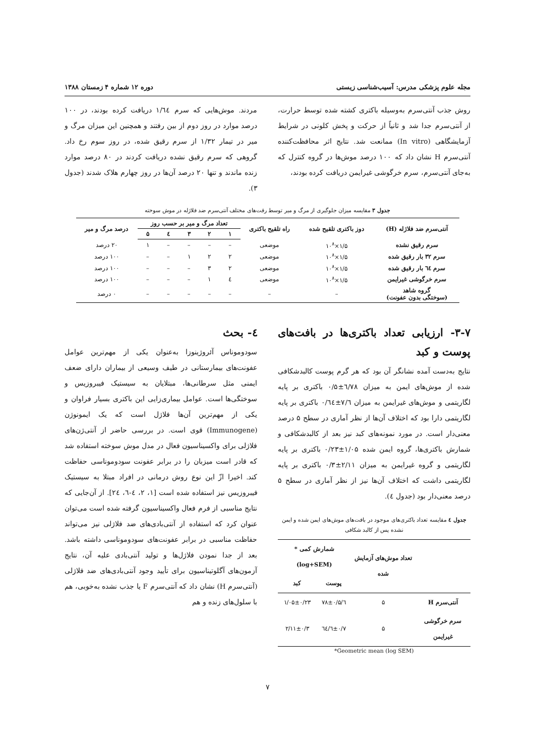مجله علوم پزشکی مدرس: آسیب‌شناسی زیستی دوره ۱۲ شماره ۴ زمستان ۱۳۸۸
روش جذب آنتی‌سرم به‌وسیله باکتری کشته شده توسط حرارت، از آنتی‌سرم جدا شد و ثانیاً از حرکت و پخش کلونی در شرایط آزمایشگاهی (In vitro) ممانعت شد. نتایج اثر محافظت‌کننده آنتی‌سرم H نشان داد که ۱۰۰ درصد موش‌ها در گروه کنترل که به‌جای آنتی‌سرم، سرم خرگوشی غیرایمن دریافت کرده بودند،
مردند. موش‌هایی که سرم ۱/٦٤ دریافت کرده بودند، در ۱۰۰ درصد موارد در روز دوم از بین رفتند و همچنین این میزان مرگ و میر در تیمار ۱/۳۲ از سرم رقیق شده، در روز سوم رخ داد. گروهی که سرم رقیق نشده دریافت کردند در ۸۰ درصد موارد زنده ماندند و تنها ۲۰ درصد آن‌ها در روز چهارم هلاک شدند (جدول ۳).
جدول ۳ مقایسه میزان جلوگیری از مرگ و میر توسط رقت‌های مختلف آنتی‌سرم ضد فلاژله در موش سوخته
| آنتی‌سرم ضد فلاژله (H) | دوز باکتری تلقیح شده | راه تلقیح باکتری | تعداد مرگ و میر بر حسب روز | | | | | درصد مرگ و میر |
| --- | --- | --- | --- | --- | --- | --- | --- | --- |
| | | | ۱ | ۲ | ۳ | ٤ | ۵ | |
| سرم رقیق نشده | ۱/۵×۱۰<sup>۸</sup> | موضعی | – | – | – | – | ۱ | ۲۰ درصد |
| سرم ۳۲ بار رقیق شده | ۱/۵×۱۰<sup>۸</sup> | موضعی | ۲ | ۲ | ۱ | – | – | ۱۰۰ درصد |
| سرم ٦٤ بار رقیق شده | ۱/۵×۱۰<sup>۸</sup> | موضعی | ۲ | ۳ | – | – | – | ۱۰۰ درصد |
| سرم خرگوشی غیرایمن | ۱/۵×۱۰<sup>۸</sup> | موضعی | ٤ | ۱ | – | – | – | ۱۰۰ درصد |
| گروه شاهد (سوختگی بدون عفونت) | – | – | – | – | – | – | – | ۰ درصد |
۳-۷- ارزیابی تعداد باکتری‌ها در بافت‌های پوست و کبد
نتایج به‌دست آمده نشانگر آن بود که هر گرم پوست کالبدشکافی شده از موش‌های ایمن به میزان ٦/۷۸±۰/۵ باکتری بر پایه لگاریتمی و موش‌های غیرایمن به میزان ۷/٦±۰/٦٤ باکتری بر پایه لگاریتمی دارا بود که اختلاف آن‌ها از نظر آماری در سطح ۵ درصد معنی‌دار است. در مورد نمونه‌های کبد نیز بعد از کالبدشکافی و شمارش باکتری‌ها، گروه ایمن شده ۱/۰۵±۰/۲۳ باکتری بر پایه لگاریتمی و گروه غیرایمن به میزان ۲/۱۱±۰/۳ باکتری بر پایه لگاریتمی داشت که اختلاف آن‌ها نیز از نظر آماری در سطح ۵ درصد معنی‌دار بود (جدول ٤).
جدول ٤ مقایسه تعداد باکتری‌های موجود در بافت‌های موش‌های ایمن شده و ایمن نشده پس از کالبد شکافی
| | تعداد موش‌های آزمایش شده | شمارش کمی *(log+SEM) | |
| --- | --- | --- | --- |
| | | پوست | کبد |
| آنتی‌سرم H | ۵ | ٦/۷۸±۰/۵ | ۱/۰۵±۰/۲۳ |
| سرم خرگوشی غیرایمن | ۵ | ۷/٦±۰/٦٤ | ۲/۱۱±۰/۳ |
*Geometric mean (log SEM)
٤- بحث
سودوموناس آئروژینوزا به‌عنوان یکی از مهم‌ترین عوامل عفونت‌های بیمارستانی در طیف وسیعی از بیماران دارای ضعف ایمنی مثل سرطانی‌ها، مبتلایان به سیستیک فیبروزیس و سوختگی‌ها است. عوامل بیماری‌زایی این باکتری بسیار فراوان و یکی از مهم‌ترین آن‌ها فلاژل است که یک ایمونوژن (Immunogene) قوی است. در بررسی حاضر از آنتی‌ژن‌های فلاژلی برای واکسیناسیون فعال در مدل موش سوخته استفاده شد که قادر است میزبان را در برابر عفونت سودوموناسی حفاظت کند. اخیرا ازّ این نوع روش درمانی در افراد مبتلا به سیستیک فیبروزیس نیز استفاده شده است [۱، ۲، ٤-٦، ۲٤]. از آن‌جایی که نتایج مناسبی از فرم فعال واکسیناسیون گرفته شده است می‌توان عنوان کرد که استفاده از آنتی‌بادی‌های ضد فلاژلی نیز می‌تواند حفاظت مناسبی در برابر عفونت‌های سودوموناسی داشته باشد. بعد از جدا نمودن فلاژل‌ها و تولید آنتی‌بادی علیه آن، نتایج آزمون‌های آگلوتیناسیون برای تأیید وجود آنتی‌بادی‌های ضد فلاژلی (آنتی‌سرم H) نشان داد که آنتی‌سرم F یا جذب نشده به‌خوبی، هم با سلول‌های زنده و هم
۷